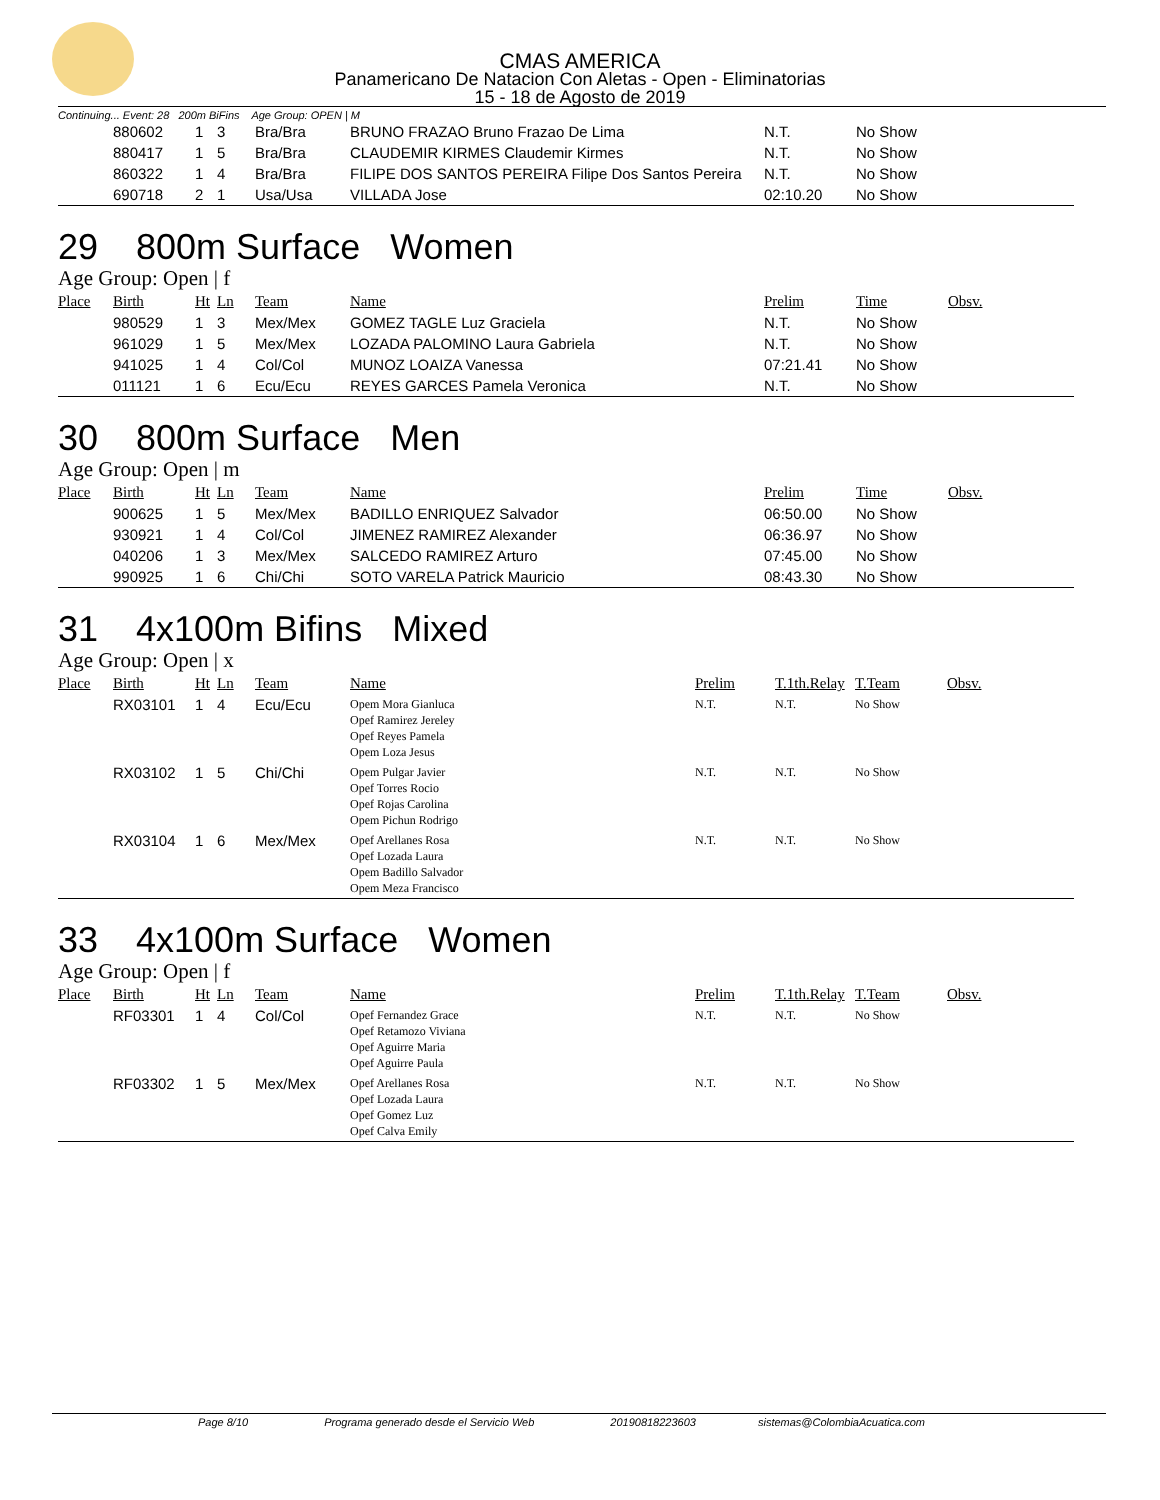CMAS AMERICA
Panamericano De Natacion Con Aletas - Open - Eliminatorias
15 - 18 de Agosto de 2019
Continuing... Event: 28 200m BiFins Age Group: OPEN | M
| | 880602 | 1 | 3 | Bra/Bra | BRUNO FRAZAO Bruno Frazao De Lima | N.T. | No Show |
| | 880417 | 1 | 5 | Bra/Bra | CLAUDEMIR KIRMES Claudemir Kirmes | N.T. | No Show |
| | 860322 | 1 | 4 | Bra/Bra | FILIPE DOS SANTOS PEREIRA Filipe Dos Santos Pereira | N.T. | No Show |
| | 690718 | 2 | 1 | Usa/Usa | VILLADA Jose | 02:10.20 | No Show |
29 800m Surface Women
Age Group: Open | f
| Place | Birth | Ht | Ln | Team | Name | Prelim | Time | Obsv. |
| --- | --- | --- | --- | --- | --- | --- | --- | --- |
| | 980529 | 1 | 3 | Mex/Mex | GOMEZ TAGLE Luz Graciela | N.T. | No Show | |
| | 961029 | 1 | 5 | Mex/Mex | LOZADA PALOMINO Laura Gabriela | N.T. | No Show | |
| | 941025 | 1 | 4 | Col/Col | MUNOZ LOAIZA Vanessa | 07:21.41 | No Show | |
| | 011121 | 1 | 6 | Ecu/Ecu | REYES GARCES Pamela Veronica | N.T. | No Show | |
30 800m Surface Men
Age Group: Open | m
| Place | Birth | Ht | Ln | Team | Name | Prelim | Time | Obsv. |
| --- | --- | --- | --- | --- | --- | --- | --- | --- |
| | 900625 | 1 | 5 | Mex/Mex | BADILLO ENRIQUEZ Salvador | 06:50.00 | No Show | |
| | 930921 | 1 | 4 | Col/Col | JIMENEZ RAMIREZ Alexander | 06:36.97 | No Show | |
| | 040206 | 1 | 3 | Mex/Mex | SALCEDO RAMIREZ Arturo | 07:45.00 | No Show | |
| | 990925 | 1 | 6 | Chi/Chi | SOTO VARELA Patrick Mauricio | 08:43.30 | No Show | |
31 4x100m Bifins Mixed
Age Group: Open | x
| Place | Birth | Ht | Ln | Team | Name | Prelim | T.1th.Relay | T.Team | Obsv. |
| --- | --- | --- | --- | --- | --- | --- | --- | --- | --- |
| | RX03101 | 1 | 4 | Ecu/Ecu | Opem Mora Gianluca Opef Ramirez Jereley Opef Reyes Pamela Opem Loza Jesus | N.T. | N.T. | No Show | |
| | RX03102 | 1 | 5 | Chi/Chi | Opem Pulgar Javier Opef Torres Rocio Opef Rojas Carolina Opem Pichun Rodrigo | N.T. | N.T. | No Show | |
| | RX03104 | 1 | 6 | Mex/Mex | Opef Arellanes Rosa Opef Lozada Laura Opem Badillo Salvador Opem Meza Francisco | N.T. | N.T. | No Show | |
33 4x100m Surface Women
Age Group: Open | f
| Place | Birth | Ht | Ln | Team | Name | Prelim | T.1th.Relay | T.Team | Obsv. |
| --- | --- | --- | --- | --- | --- | --- | --- | --- | --- |
| | RF03301 | 1 | 4 | Col/Col | Opef Fernandez Grace Opef Retamozo Viviana Opef Aguirre Maria Opef Aguirre Paula | N.T. | N.T. | No Show | |
| | RF03302 | 1 | 5 | Mex/Mex | Opef Arellanes Rosa Opef Lozada Laura Opef Gomez Luz Opef Calva Emily | N.T. | N.T. | No Show | |
Page 8/10 Programa generado desde el Servicio Web 20190818223603 sistemas@ColombiaAcuatica.com